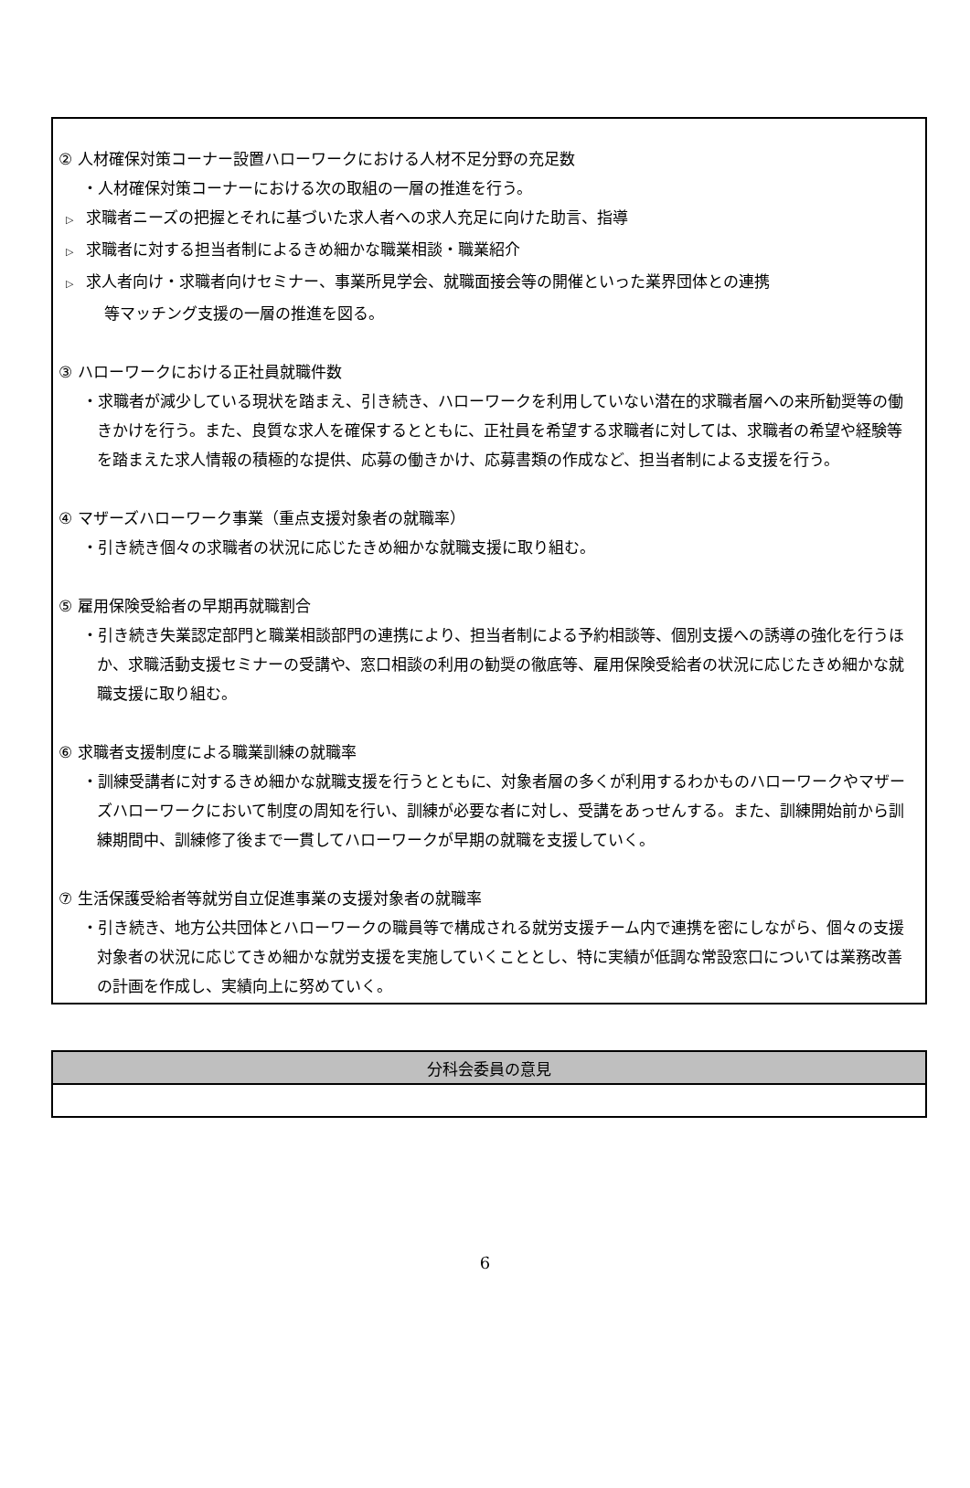② 人材確保対策コーナー設置ハローワークにおける人材不足分野の充足数
・人材確保対策コーナーにおける次の取組の一層の推進を行う。
▷ 求職者ニーズの把握とそれに基づいた求人者への求人充足に向けた助言、指導
▷ 求職者に対する担当者制によるきめ細かな職業相談・職業紹介
▷ 求人者向け・求職者向けセミナー、事業所見学会、就職面接会等の開催といった業界団体との連携
等マッチング支援の一層の推進を図る。
③ ハローワークにおける正社員就職件数
・求職者が減少している現状を踏まえ、引き続き、ハローワークを利用していない潜在的求職者層への来所勧奨等の働きかけを行う。また、良質な求人を確保するとともに、正社員を希望する求職者に対しては、求職者の希望や経験等を踏まえた求人情報の積極的な提供、応募の働きかけ、応募書類の作成など、担当者制による支援を行う。
④ マザーズハローワーク事業（重点支援対象者の就職率）
・引き続き個々の求職者の状況に応じたきめ細かな就職支援に取り組む。
⑤ 雇用保険受給者の早期再就職割合
・引き続き失業認定部門と職業相談部門の連携により、担当者制による予約相談等、個別支援への誘導の強化を行うほか、求職活動支援セミナーの受講や、窓口相談の利用の勧奨の徹底等、雇用保険受給者の状況に応じたきめ細かな就職支援に取り組む。
⑥ 求職者支援制度による職業訓練の就職率
・訓練受講者に対するきめ細かな就職支援を行うとともに、対象者層の多くが利用するわかものハローワークやマザーズハローワークにおいて制度の周知を行い、訓練が必要な者に対し、受講をあっせんする。また、訓練開始前から訓練期間中、訓練修了後まで一貫してハローワークが早期の就職を支援していく。
⑦ 生活保護受給者等就労自立促進事業の支援対象者の就職率
・引き続き、地方公共団体とハローワークの職員等で構成される就労支援チーム内で連携を密にしながら、個々の支援対象者の状況に応じてきめ細かな就労支援を実施していくこととし、特に実績が低調な常設窓口については業務改善の計画を作成し、実績向上に努めていく。
| 分科会委員の意見 |
| --- |
6